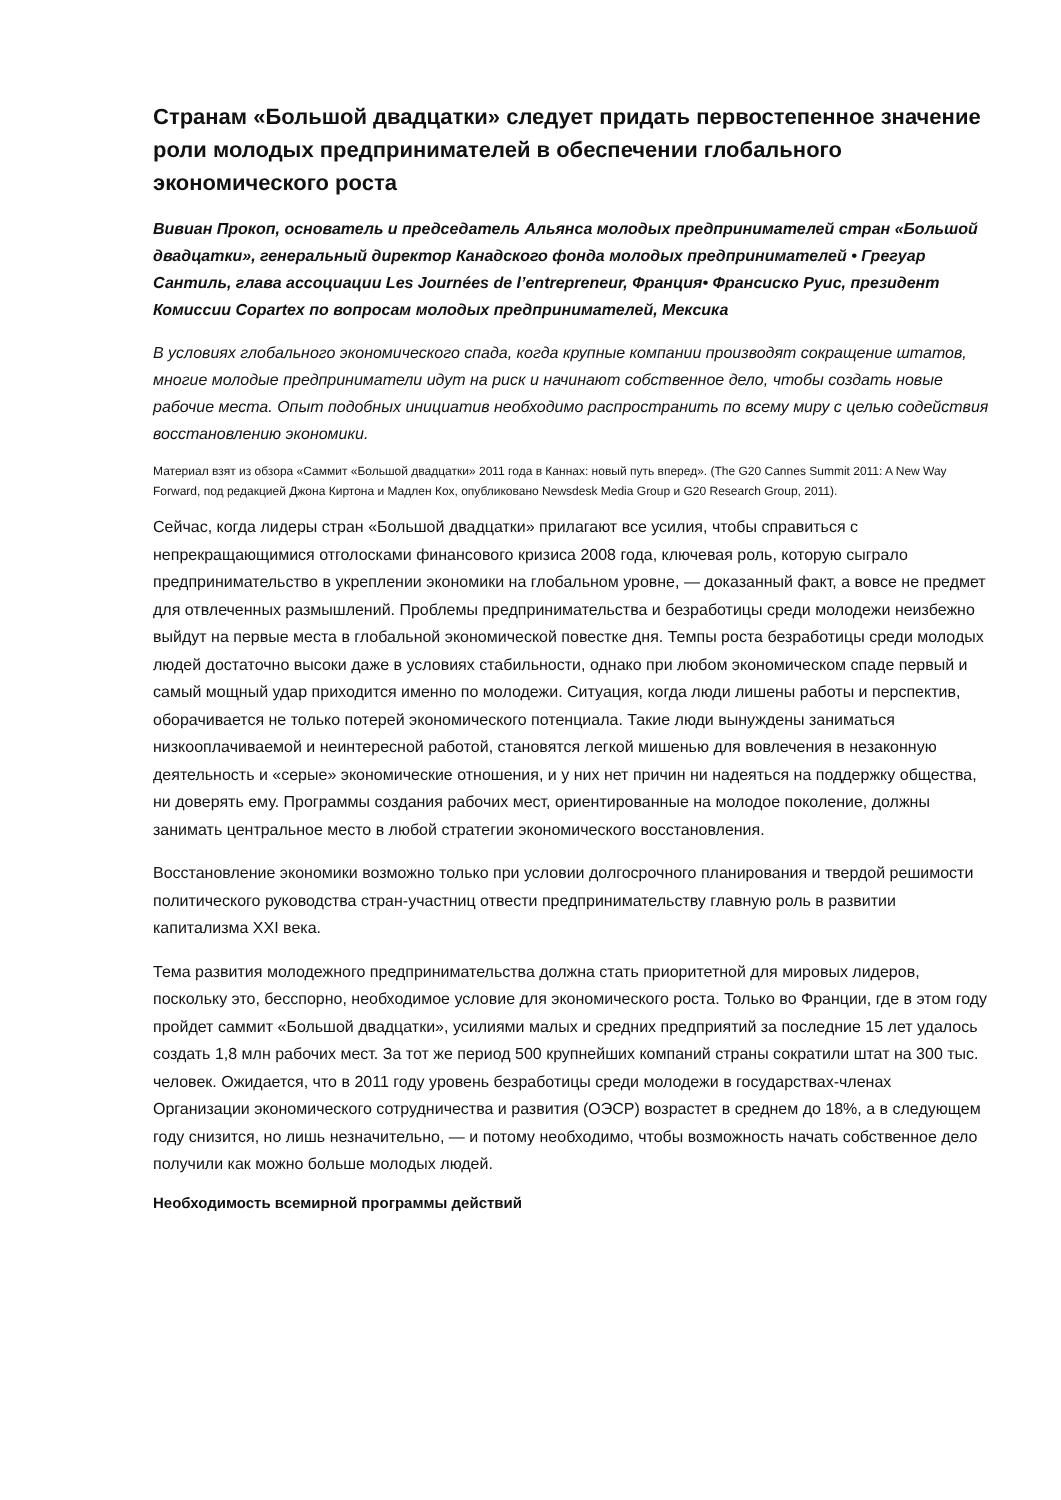Странам «Большой двадцатки» следует придать первостепенное значение роли молодых предпринимателей в обеспечении глобального экономического роста
Вивиан Прокоп, основатель и председатель Альянса молодых предпринимателей стран «Большой двадцатки», генеральный директор Канадского фонда молодых предпринимателей • Грегуар Сантиль, глава ассоциации Les Journées de l’entrepreneur, Франция• Франсиско Руис, президент Комиссии Copartex по вопросам молодых предпринимателей, Мексика
В условиях глобального экономического спада, когда крупные компании производят сокращение штатов, многие молодые предприниматели идут на риск и начинают собственное дело, чтобы создать новые рабочие места. Опыт подобных инициатив необходимо распространить по всему миру с целью содействия восстановлению экономики.
Материал взят из обзора «Саммит «Большой двадцатки» 2011 года в Каннах: новый путь вперед». (The G20 Cannes Summit 2011: A New Way Forward, под редакцией Джона Киртона и Мадлен Кох, опубликовано Newsdesk Media Group и G20 Research Group, 2011).
Сейчас, когда лидеры стран «Большой двадцатки» прилагают все усилия, чтобы справиться с непрекращающимися отголосками финансового кризиса 2008 года, ключевая роль, которую сыграло предпринимательство в укреплении экономики на глобальном уровне, — доказанный факт, а вовсе не предмет для отвлеченных размышлений. Проблемы предпринимательства и безработицы среди молодежи неизбежно выйдут на первые места в глобальной экономической повестке дня. Темпы роста безработицы среди молодых людей достаточно высоки даже в условиях стабильности, однако при любом экономическом спаде первый и самый мощный удар приходится именно по молодежи. Ситуация, когда люди лишены работы и перспектив, оборачивается не только потерей экономического потенциала. Такие люди вынуждены заниматься низкооплачиваемой и неинтересной работой, становятся легкой мишенью для вовлечения в незаконную деятельность и «серые» экономические отношения, и у них нет причин ни надеяться на поддержку общества, ни доверять ему. Программы создания рабочих мест, ориентированные на молодое поколение, должны занимать центральное место в любой стратегии экономического восстановления.
Восстановление экономики возможно только при условии долгосрочного планирования и твердой решимости политического руководства стран-участниц отвести предпринимательству главную роль в развитии капитализма XXI века.
Тема развития молодежного предпринимательства должна стать приоритетной для мировых лидеров, поскольку это, бесспорно, необходимое условие для экономического роста. Только во Франции, где в этом году пройдет саммит «Большой двадцатки», усилиями малых и средних предприятий за последние 15 лет удалось создать 1,8 млн рабочих мест. За тот же период 500 крупнейших компаний страны сократили штат на 300 тыс. человек. Ожидается, что в 2011 году уровень безработицы среди молодежи в государствах-членах Организации экономического сотрудничества и развития (ОЭСР) возрастет в среднем до 18%, а в следующем году снизится, но лишь незначительно, — и потому необходимо, чтобы возможность начать собственное дело получили как можно больше молодых людей.
Необходимость всемирной программы действий